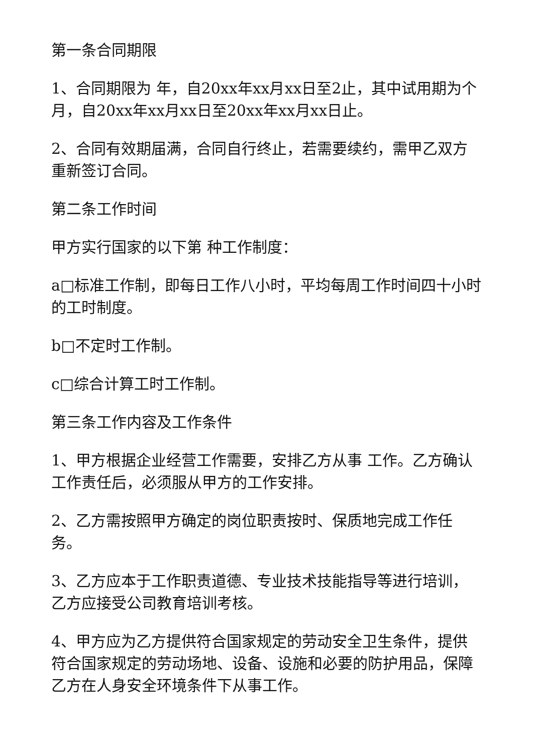第一条合同期限
1、合同期限为 年，自20xx年xx月xx日至2止，其中试用期为个月，自20xx年xx月xx日至20xx年xx月xx日止。
2、合同有效期届满，合同自行终止，若需要续约，需甲乙双方重新签订合同。
第二条工作时间
甲方实行国家的以下第 种工作制度：
a□标准工作制，即每日工作八小时，平均每周工作时间四十小时的工时制度。
b□不定时工作制。
c□综合计算工时工作制。
第三条工作内容及工作条件
1、甲方根据企业经营工作需要，安排乙方从事 工作。乙方确认工作责任后，必须服从甲方的工作安排。
2、乙方需按照甲方确定的岗位职责按时、保质地完成工作任务。
3、乙方应本于工作职责道德、专业技术技能指导等进行培训，乙方应接受公司教育培训考核。
4、甲方应为乙方提供符合国家规定的劳动安全卫生条件，提供符合国家规定的劳动场地、设备、设施和必要的防护用品，保障乙方在人身安全环境条件下从事工作。